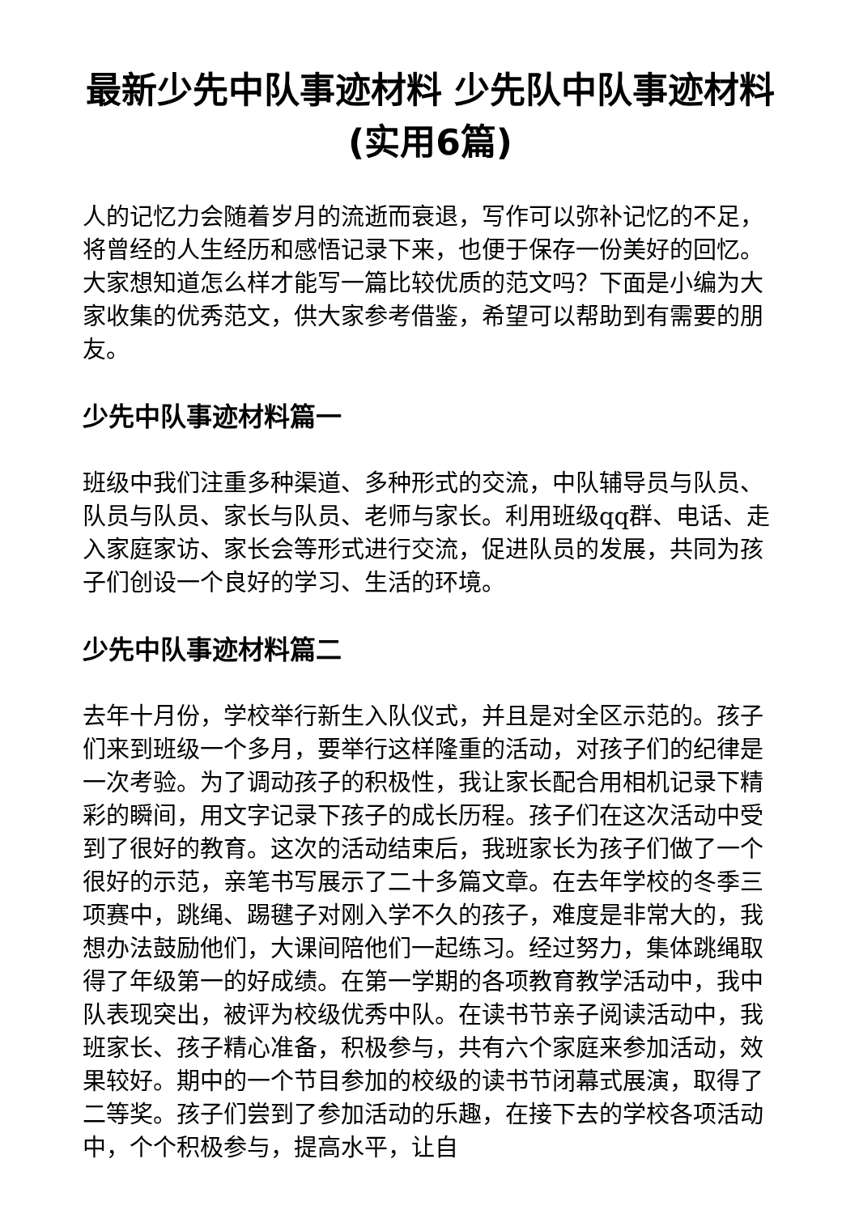最新少先中队事迹材料 少先队中队事迹材料(实用6篇)
人的记忆力会随着岁月的流逝而衰退，写作可以弥补记忆的不足，将曾经的人生经历和感悟记录下来，也便于保存一份美好的回忆。大家想知道怎么样才能写一篇比较优质的范文吗？下面是小编为大家收集的优秀范文，供大家参考借鉴，希望可以帮助到有需要的朋友。
少先中队事迹材料篇一
班级中我们注重多种渠道、多种形式的交流，中队辅导员与队员、队员与队员、家长与队员、老师与家长。利用班级qq群、电话、走入家庭家访、家长会等形式进行交流，促进队员的发展，共同为孩子们创设一个良好的学习、生活的环境。
少先中队事迹材料篇二
去年十月份，学校举行新生入队仪式，并且是对全区示范的。孩子们来到班级一个多月，要举行这样隆重的活动，对孩子们的纪律是一次考验。为了调动孩子的积极性，我让家长配合用相机记录下精彩的瞬间，用文字记录下孩子的成长历程。孩子们在这次活动中受到了很好的教育。这次的活动结束后，我班家长为孩子们做了一个很好的示范，亲笔书写展示了二十多篇文章。在去年学校的冬季三项赛中，跳绳、踢毽子对刚入学不久的孩子，难度是非常大的，我想办法鼓励他们，大课间陪他们一起练习。经过努力，集体跳绳取得了年级第一的好成绩。在第一学期的各项教育教学活动中，我中队表现突出，被评为校级优秀中队。在读书节亲子阅读活动中，我班家长、孩子精心准备，积极参与，共有六个家庭来参加活动，效果较好。期中的一个节目参加的校级的读书节闭幕式展演，取得了二等奖。孩子们尝到了参加活动的乐趣，在接下去的学校各项活动中，个个积极参与，提高水平，让自